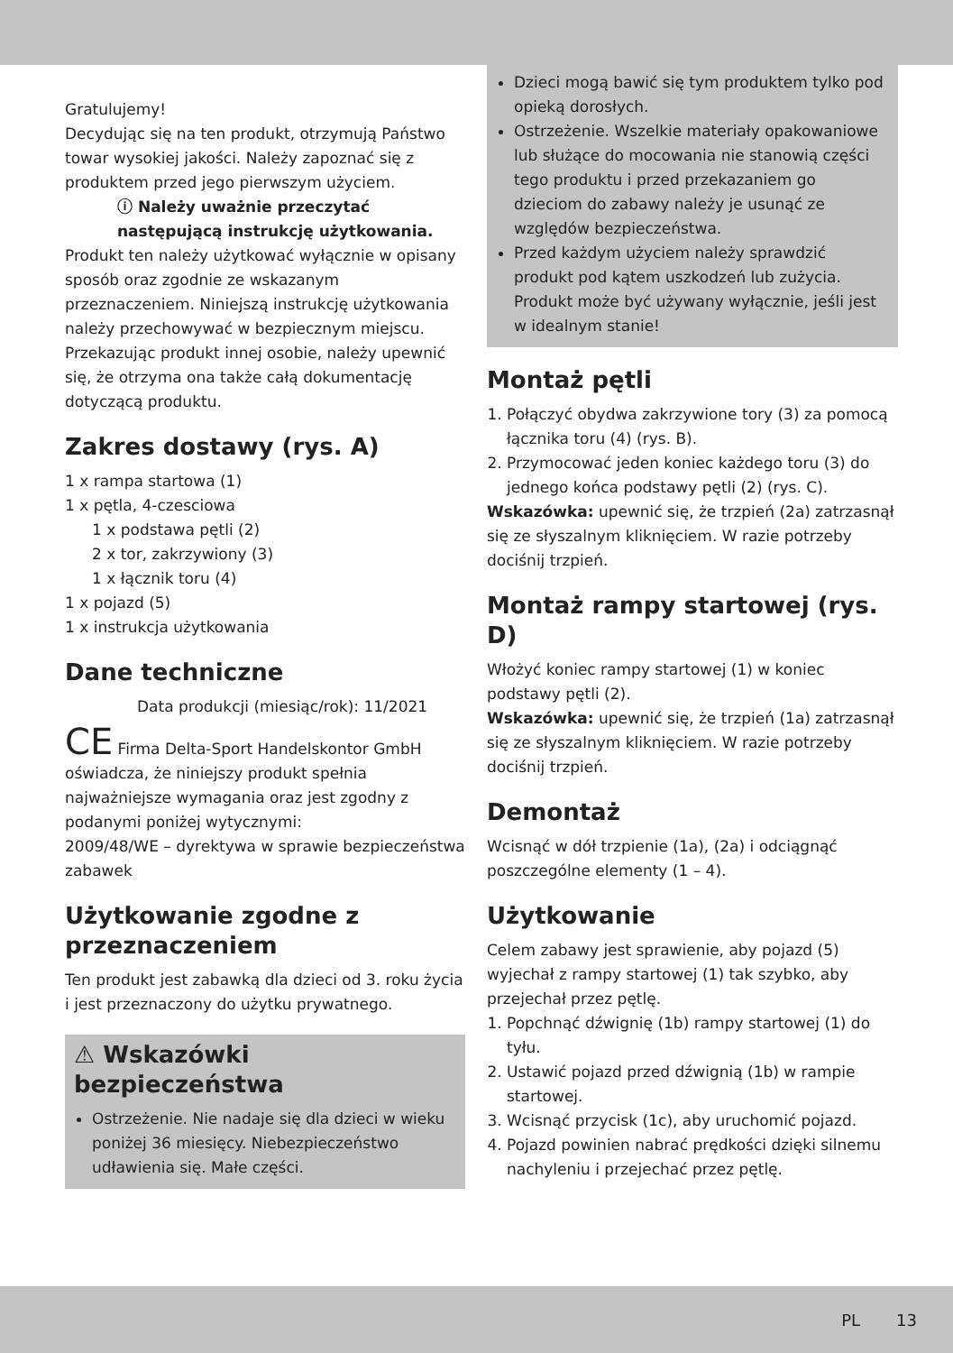Gratulujemy!
Decydując się na ten produkt, otrzymują Państwo towar wysokiej jakości. Należy zapoznać się z produktem przed jego pierwszym użyciem.
ⓘ Należy uważnie przeczytać następującą instrukcję użytkowania.
Produkt ten należy użytkować wyłącznie w opisany sposób oraz zgodnie ze wskazanym przeznaczeniem. Niniejszą instrukcję użytkowania należy przechowywać w bezpiecznym miejscu. Przekazując produkt innej osobie, należy upewnić się, że otrzyma ona także całą dokumentację dotyczącą produktu.
Zakres dostawy (rys. A)
1 x rampa startowa (1)
1 x pętla, 4-czesciowa
1 x podstawa pętli (2)
2 x tor, zakrzywiony (3)
1 x łącznik toru (4)
1 x pojazd (5)
1 x instrukcja użytkowania
Dane techniczne
Data produkcji (miesiąc/rok): 11/2021
CE Firma Delta-Sport Handelskontor GmbH oświadcza, że niniejszy produkt spełnia najważniejsze wymagania oraz jest zgodny z podanymi poniżej wytycznymi:
2009/48/WE – dyrektywa w sprawie bezpieczeństwa zabawek
Użytkowanie zgodne z przeznaczeniem
Ten produkt jest zabawką dla dzieci od 3. roku życia i jest przeznaczony do użytku prywatnego.
⚠ Wskazówki bezpieczeństwa
Ostrzeżenie. Nie nadaje się dla dzieci w wieku poniżej 36 miesięcy. Niebezpieczeństwo udławienia się. Małe części.
Dzieci mogą bawić się tym produktem tylko pod opieką dorosłych.
Ostrzeżenie. Wszelkie materiały opakowaniowe lub służące do mocowania nie stanowią części tego produktu i przed przekazaniem go dzieciom do zabawy należy je usunąć ze względów bezpieczeństwa.
Przed każdym użyciem należy sprawdzić produkt pod kątem uszkodzeń lub zużycia. Produkt może być używany wyłącznie, jeśli jest w idealnym stanie!
Montaż pętli
1. Połączyć obydwa zakrzywione tory (3) za pomocą łącznika toru (4) (rys. B).
2. Przymocować jeden koniec każdego toru (3) do jednego końca podstawy pętli (2) (rys. C).
Wskazówka: upewnić się, że trzpień (2a) zatrzasnął się ze słyszalnym kliknięciem. W razie potrzeby dociśnij trzpień.
Montaż rampy startowej (rys. D)
Włożyć koniec rampy startowej (1) w koniec podstawy pętli (2).
Wskazówka: upewnić się, że trzpień (1a) zatrzasnął się ze słyszalnym kliknięciem. W razie potrzeby dociśnij trzpień.
Demontaż
Wcisnąć w dół trzpienie (1a), (2a) i odciągnąć poszczególne elementy (1 – 4).
Użytkowanie
Celem zabawy jest sprawienie, aby pojazd (5) wyjechał z rampy startowej (1) tak szybko, aby przejechał przez pętlę.
1. Popchnąć dźwignię (1b) rampy startowej (1) do tyłu.
2. Ustawić pojazd przed dźwignią (1b) w rampie startowej.
3. Wcisnąć przycisk (1c), aby uruchomić pojazd.
4. Pojazd powinien nabrać prędkości dzięki silnemu nachyleniu i przejechać przez pętlę.
PL 13